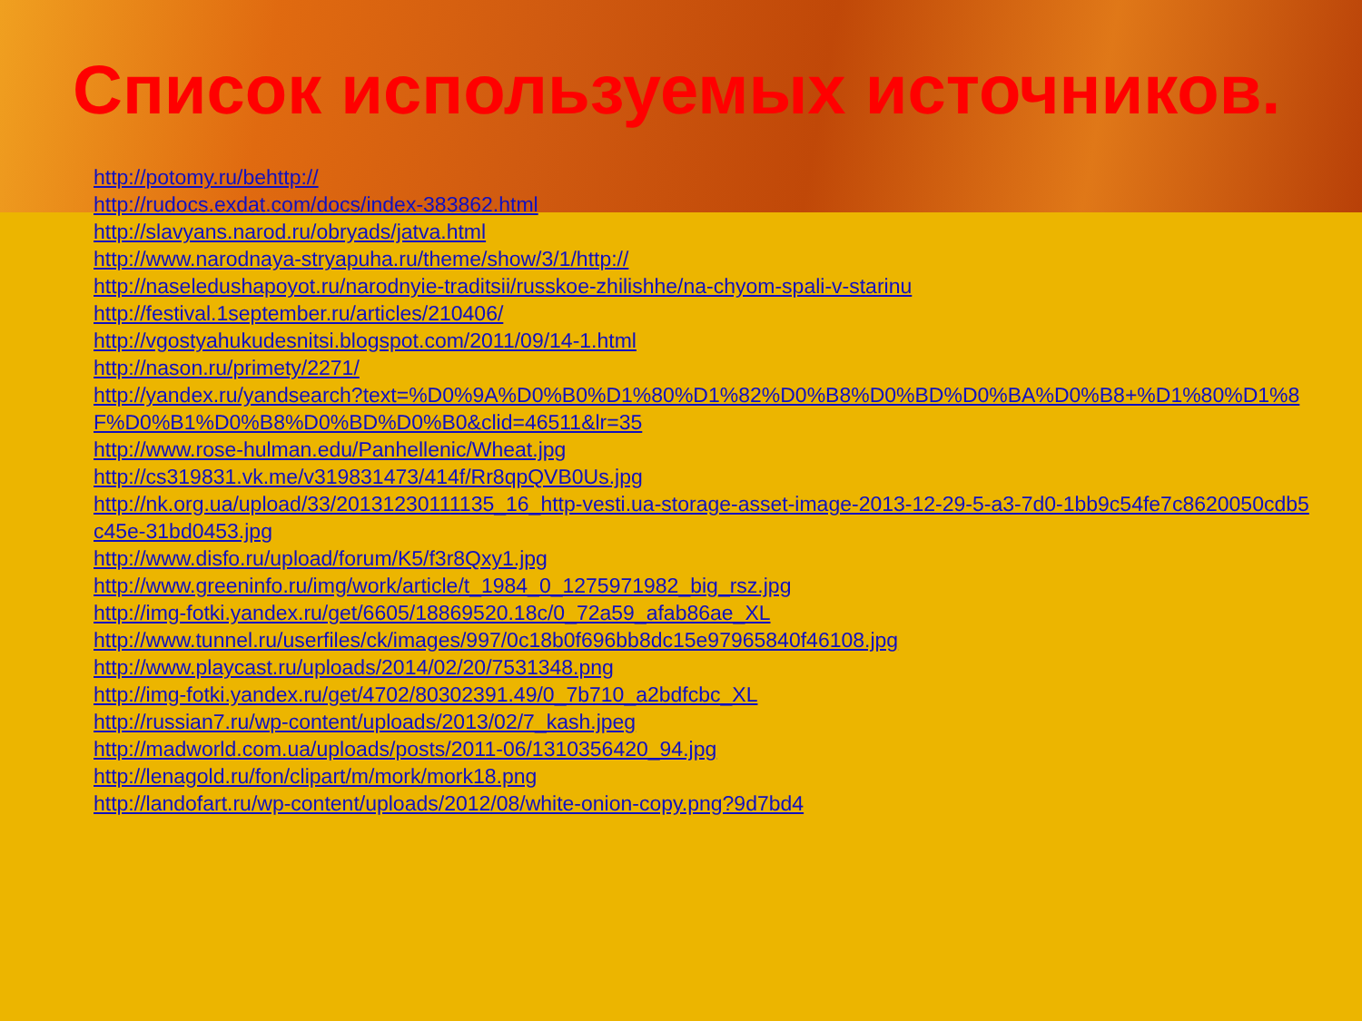Список используемых источников.
http://potomy.ru/behttp://
http://rudocs.exdat.com/docs/index-383862.html
http://slavyans.narod.ru/obryads/jatva.html
http://www.narodnaya-stryapuha.ru/theme/show/3/1/http://
http://naseledushapoyot.ru/narodnyie-traditsii/russkoe-zhilishhe/na-chyom-spali-v-starinu
http://festival.1september.ru/articles/210406/
http://vgostyahukudesnitsi.blogspot.com/2011/09/14-1.html
http://nason.ru/primety/2271/
http://yandex.ru/yandsearch?text=%D0%9A%D0%B0%D1%80%D1%82%D0%B8%D0%BD%D0%BA%D0%B8+%D1%80%D1%8F%D0%B1%D0%B8%D0%BD%D0%B0&clid=46511&lr=35
http://www.rose-hulman.edu/Panhellenic/Wheat.jpg
http://cs319831.vk.me/v319831473/414f/Rr8qpQVB0Us.jpg
http://nk.org.ua/upload/33/20131230111135_16_http-vesti.ua-storage-asset-image-2013-12-29-5-a3-7d0-1bb9c54fe7c8620050cdb5c45e-31bd0453.jpg
http://www.disfo.ru/upload/forum/K5/f3r8Qxy1.jpg
http://www.greeninfo.ru/img/work/article/t_1984_0_1275971982_big_rsz.jpg
http://img-fotki.yandex.ru/get/6605/18869520.18c/0_72a59_afab86ae_XL
http://www.tunnel.ru/userfiles/ck/images/997/0c18b0f696bb8dc15e97965840f46108.jpg
http://www.playcast.ru/uploads/2014/02/20/7531348.png
http://img-fotki.yandex.ru/get/4702/80302391.49/0_7b710_a2bdfcbc_XL
http://russian7.ru/wp-content/uploads/2013/02/7_kash.jpeg
http://madworld.com.ua/uploads/posts/2011-06/1310356420_94.jpg
http://lenagold.ru/fon/clipart/m/mork/mork18.png
http://landofart.ru/wp-content/uploads/2012/08/white-onion-copy.png?9d7bd4